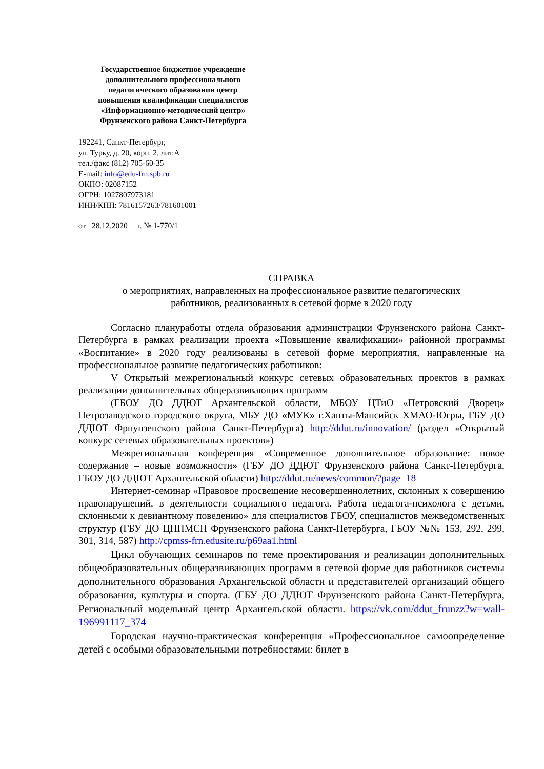Государственное бюджетное учреждение
дополнительного профессионального
педагогического образования центр
повышения квалификации специалистов
«Информационно-методический центр»
Фрунзенского района Санкт-Петербурга
192241, Санкт-Петербург,
ул. Турку, д. 20, корп. 2, лит.А
тел./факс (812) 705-60-35
E-mail: info@edu-frn.spb.ru
ОКПО: 02087152
ОГРН: 1027807973181
ИНН/КПП: 7816157263/781601001
от 28.12.2020 г. № 1-770/1
СПРАВКА
о мероприятиях, направленных на профессиональное развитие педагогических
работников, реализованных в сетевой форме в 2020 году
Согласно плануработы отдела образования администрации Фрунзенского района Санкт-Петербурга в рамках реализации проекта «Повышение квалификации» районной программы «Воспитание» в 2020 году реализованы в сетевой форме мероприятия, направленные на профессиональное развитие педагогических работников:
V Открытый межрегиональный конкурс сетевых образовательных проектов в рамках реализации дополнительных общеразвивающих программ
(ГБОУ ДО ДДЮТ Архангельской области, МБОУ ЦТиО «Петровский Дворец» Петрозаводского городского округа, МБУ ДО «МУК» г.Ханты-Мансийск ХМАО-Югры, ГБУ ДО ДДЮТ Фрнунзенского района Санкт-Петербурга) http://ddut.ru/innovation/ (раздел «Открытый конкурс сетевых образовательных проектов»)
Межрегиональная конференция «Современное дополнительное образование: новое содержание – новые возможности» (ГБУ ДО ДДЮТ Фрунзенского района Санкт-Петербурга, ГБОУ ДО ДДЮТ Архангельской области) http://ddut.ru/news/common/?page=18
Интернет-семинар «Правовое просвещение несовершеннолетних, склонных к совершению правонарушений, в деятельности социального педагога. Работа педагога-психолога с детьми, склонными к девиантному поведению» для специалистов ГБОУ, специалистов межведомственных структур (ГБУ ДО ЦППМСП Фрунзенского района Санкт-Петербурга, ГБОУ №№ 153, 292, 299, 301, 314, 587) http://cpmss-frn.edusite.ru/p69aa1.html
Цикл обучающих семинаров по теме проектирования и реализации дополнительных общеобразовательных общеразвивающих программ в сетевой форме для работников системы дополнительного образования Архангельской области и представителей организаций общего образования, культуры и спорта. (ГБУ ДО ДДЮТ Фрунзенского района Санкт-Петербурга, Региональный модельный центр Архангельской области. https://vk.com/ddut_frunzz?w=wall-196991117_374
Городская научно-практическая конференция «Профессиональное самоопределение детей с особыми образовательными потребностями: билет в